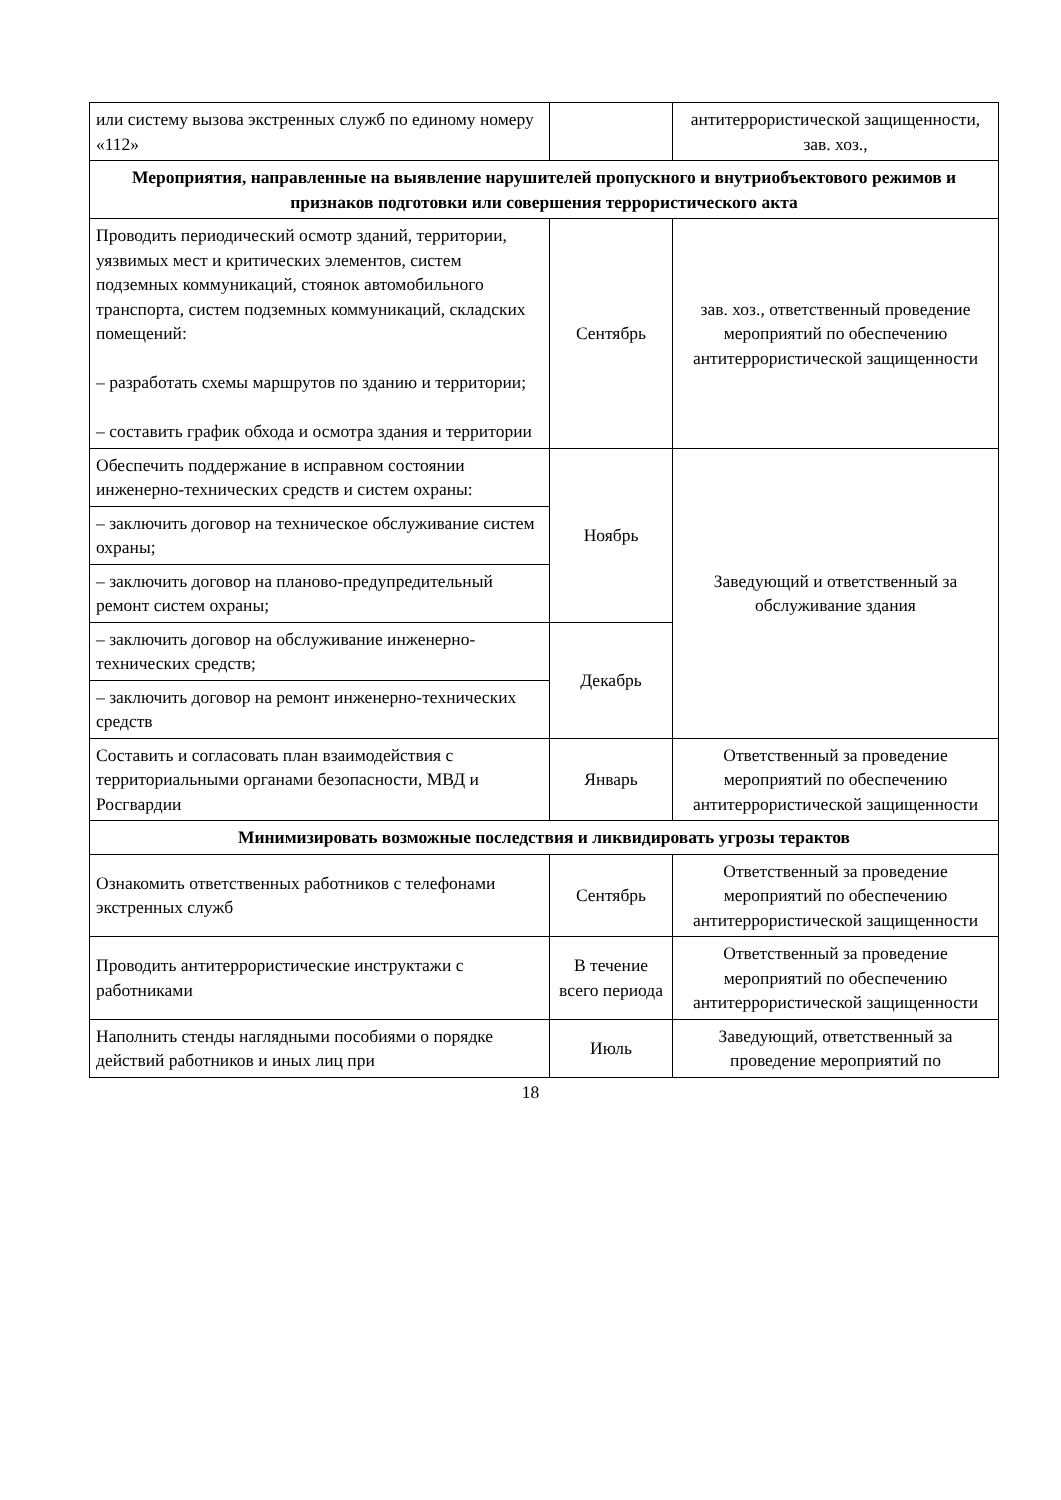| или систему вызова экстренных служб по единому номеру «112» | | антитеррористической защищенности, зав. хоз., |
| Мероприятия, направленные на выявление нарушителей пропускного и внутриобъектового режимов и признаков подготовки или совершения террористического акта | | |
| Проводить периодический осмотр зданий, территории, уязвимых мест и критических элементов, систем подземных коммуникаций, стоянок автомобильного транспорта, систем подземных коммуникаций, складских помещений: – разработать схемы маршрутов по зданию и территории; – составить график обхода и осмотра здания и территории | Сентябрь | зав. хоз., ответственный проведение мероприятий по обеспечению антитеррористической защищенности |
| Обеспечить поддержание в исправном состоянии инженерно-технических средств и систем охраны: | Ноябрь | Заведующий и ответственный за обслуживание здания |
| – заключить договор на техническое обслуживание систем охраны; | | |
| – заключить договор на планово-предупредительный ремонт систем охраны; | | |
| – заключить договор на обслуживание инженерно-технических средств; | Декабрь | |
| – заключить договор на ремонт инженерно-технических средств | | |
| Составить и согласовать план взаимодействия с территориальными органами безопасности, МВД и Росгвардии | Январь | Ответственный за проведение мероприятий по обеспечению антитеррористической защищенности |
| Минимизировать возможные последствия и ликвидировать угрозы терактов | | |
| Ознакомить ответственных работников с телефонами экстренных служб | Сентябрь | Ответственный за проведение мероприятий по обеспечению антитеррористической защищенности |
| Проводить антитеррористические инструктажи с работниками | В течение всего периода | Ответственный за проведение мероприятий по обеспечению антитеррористической защищенности |
| Наполнить стенды наглядными пособиями о порядке действий работников и иных лиц при | Июль | Заведующий, ответственный за проведение мероприятий по |
18